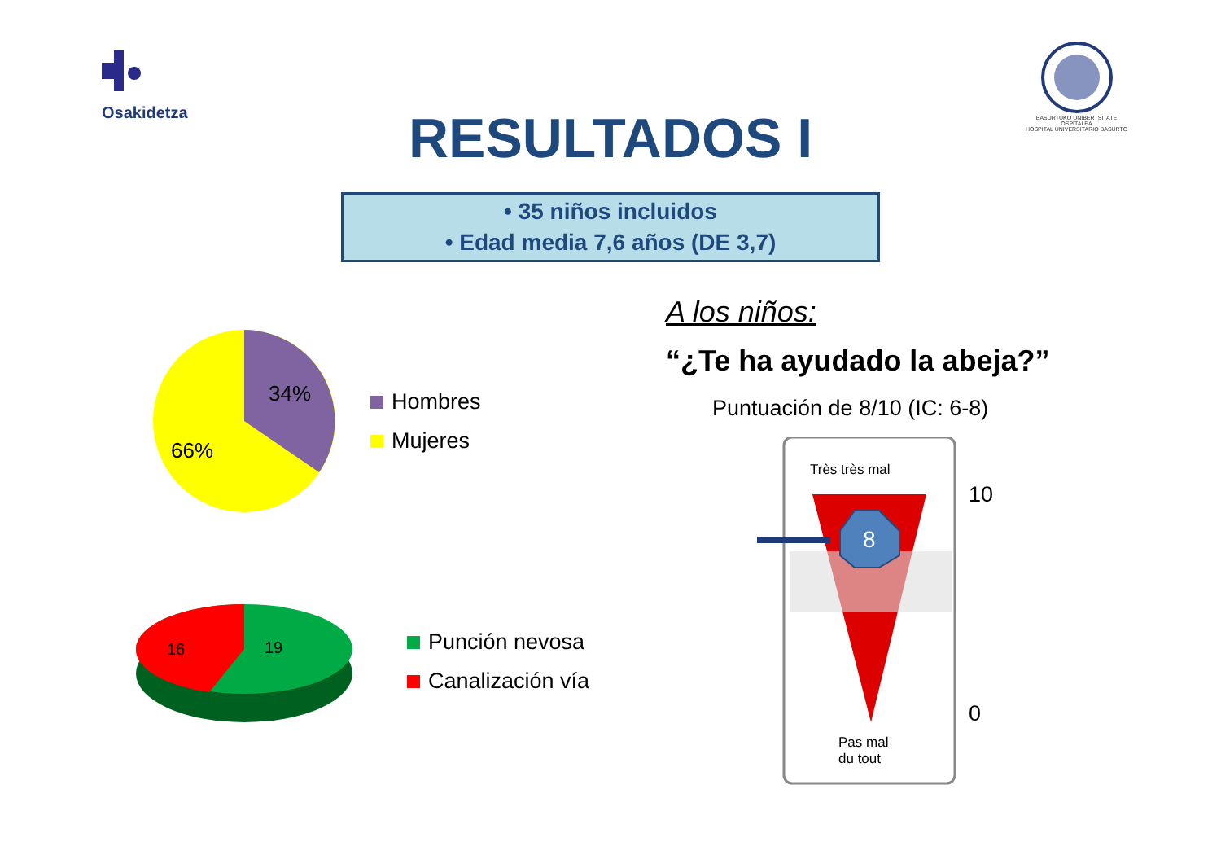Osakidetza
BASURTUKO UNIBERTSITATE OSPITALEA
HOSPITAL UNIVERSITARIO BASURTO
RESULTADOS I
• 35 niños incluidos
• Edad media 7,6 años (DE 3,7)
34%
66%
Hombres
Mujeres
16
19
Punción nevosa
Canalización vía
A los niños:
“¿Te ha ayudado la abeja?”
Puntuación de 8/10 (IC: 6-8)
Très très mal
8
Pas mal
du tout
10
0